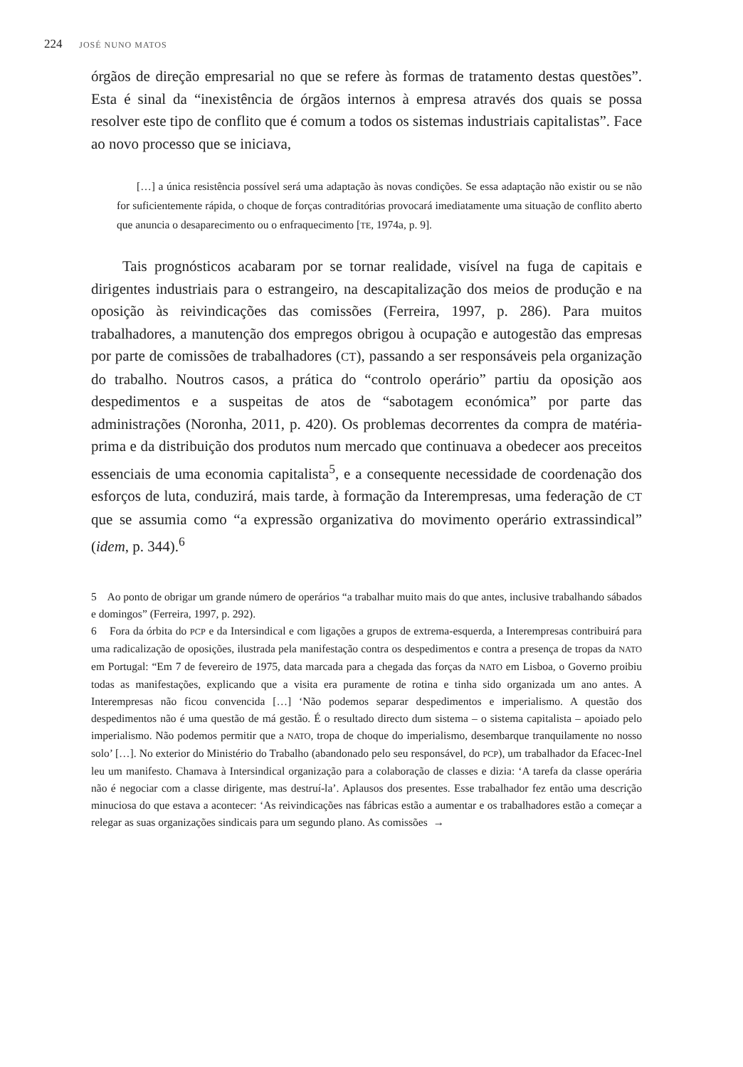224 JOSÉ NUNO MATOS
órgãos de direção empresarial no que se refere às formas de tratamento destas questões”. Esta é sinal da “inexistência de órgãos internos à empresa através dos quais se possa resolver este tipo de conflito que é comum a todos os sistemas industriais capitalistas”. Face ao novo processo que se iniciava,
[…] a única resistência possível será uma adaptação às novas condições. Se essa adaptação não existir ou se não for suficientemente rápida, o choque de forças contraditórias provocará imediatamente uma situação de conflito aberto que anuncia o desaparecimento ou o enfraquecimento [TE, 1974a, p. 9].
Tais prognósticos acabaram por se tornar realidade, visível na fuga de capitais e dirigentes industriais para o estrangeiro, na descapitalização dos meios de produção e na oposição às reivindicações das comissões (Ferreira, 1997, p. 286). Para muitos trabalhadores, a manutenção dos empregos obrigou à ocupação e autogestão das empresas por parte de comissões de trabalhadores (CT), passando a ser responsáveis pela organização do trabalho. Noutros casos, a prática do “controlo operário” partiu da oposição aos despedimentos e a suspeitas de atos de “sabotagem económica” por parte das administrações (Noronha, 2011, p. 420). Os problemas decorrentes da compra de matéria-prima e da distribuição dos produtos num mercado que continuava a obedecer aos preceitos essenciais de uma economia capitalista<sup>5</sup>, e a consequente necessidade de coordenação dos esforços de luta, conduzirá, mais tarde, à formação da Interempresas, uma federação de CT que se assumia como “a expressão organizativa do movimento operário extrassindical” (idem, p. 344).<sup>6</sup>
5 Ao ponto de obrigar um grande número de operários “a trabalhar muito mais do que antes, inclusive trabalhando sábados e domingos” (Ferreira, 1997, p. 292).
6 Fora da órbita do PCP e da Intersindical e com ligações a grupos de extrema-esquerda, a Interempresas contribuirá para uma radicalização de oposições, ilustrada pela manifestação contra os despedimentos e contra a presença de tropas da NATO em Portugal: “Em 7 de fevereiro de 1975, data marcada para a chegada das forças da NATO em Lisboa, o Governo proibiu todas as manifestações, explicando que a visita era puramente de rotina e tinha sido organizada um ano antes. A Interempresas não ficou convencida […] ‘Não podemos separar despedimentos e imperialismo. A questão dos despedimentos não é uma questão de má gestão. É o resultado directo dum sistema – o sistema capitalista – apoiado pelo imperialismo. Não podemos permitir que a NATO, tropa de choque do imperialismo, desembarque tranquilamente no nosso solo’ […]. No exterior do Ministério do Trabalho (abandonado pelo seu responsável, do PCP), um trabalhador da Efacec-Inel leu um manifesto. Chamava à Intersindical organização para a colaboração de classes e dizia: ‘A tarefa da classe operária não é negociar com a classe dirigente, mas destruí-la’. Aplausos dos presentes. Esse trabalhador fez então uma descrição minuciosa do que estava a acontecer: ‘As reivindicações nas fábricas estão a aumentar e os trabalhadores estão a começar a relegar as suas organizações sindicais para um segundo plano. As comissões →